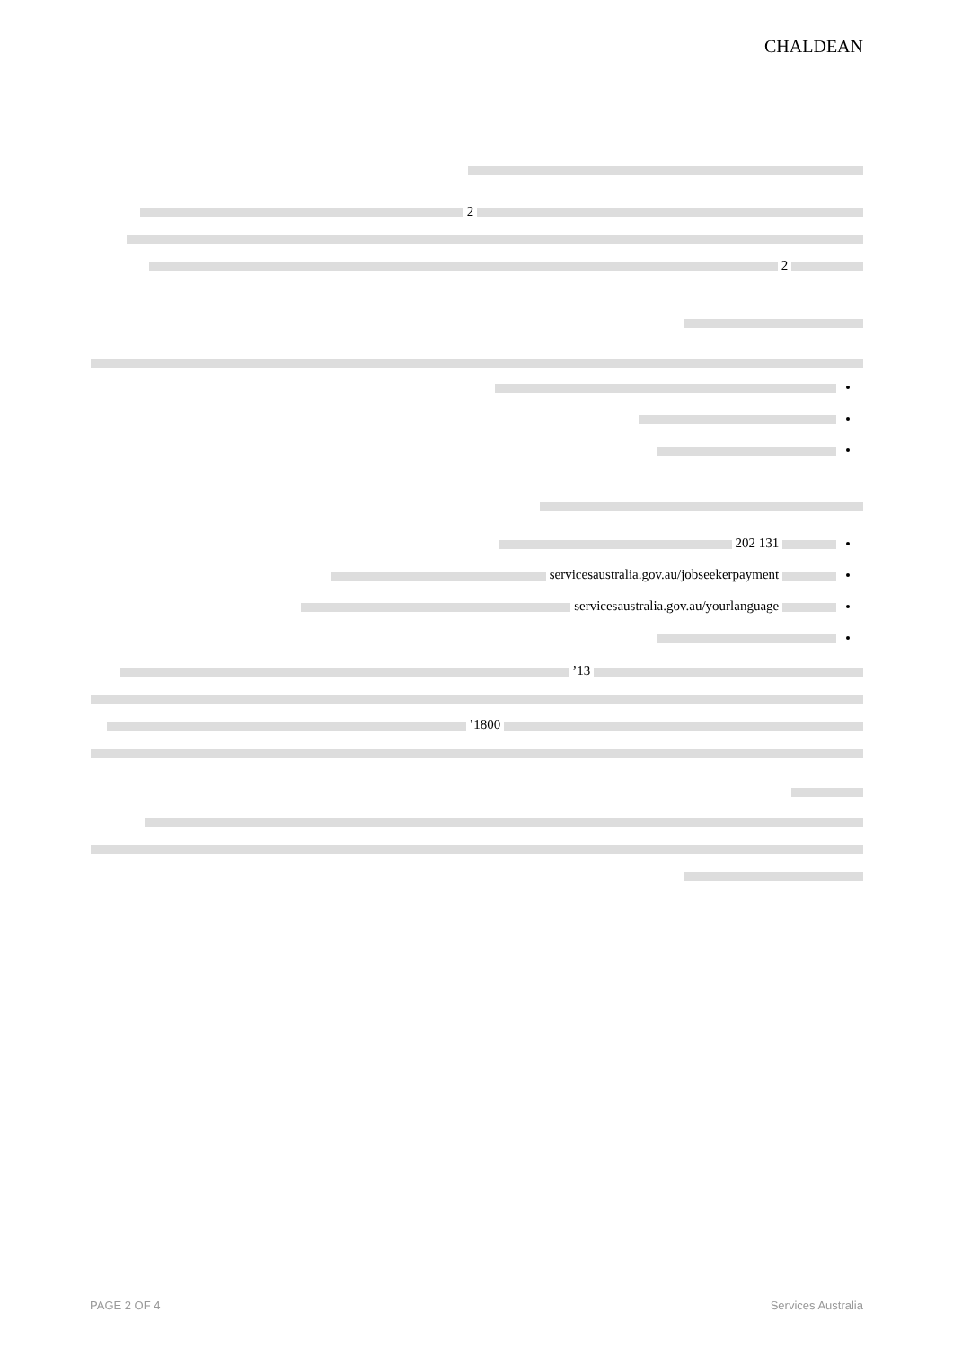CHALDEAN
2
2
131 202
servicesaustralia.gov.au/jobseekerpayment
servicesaustralia.gov.au/yourlanguage
13’
1800’
PAGE 2 OF 4 Services Australia